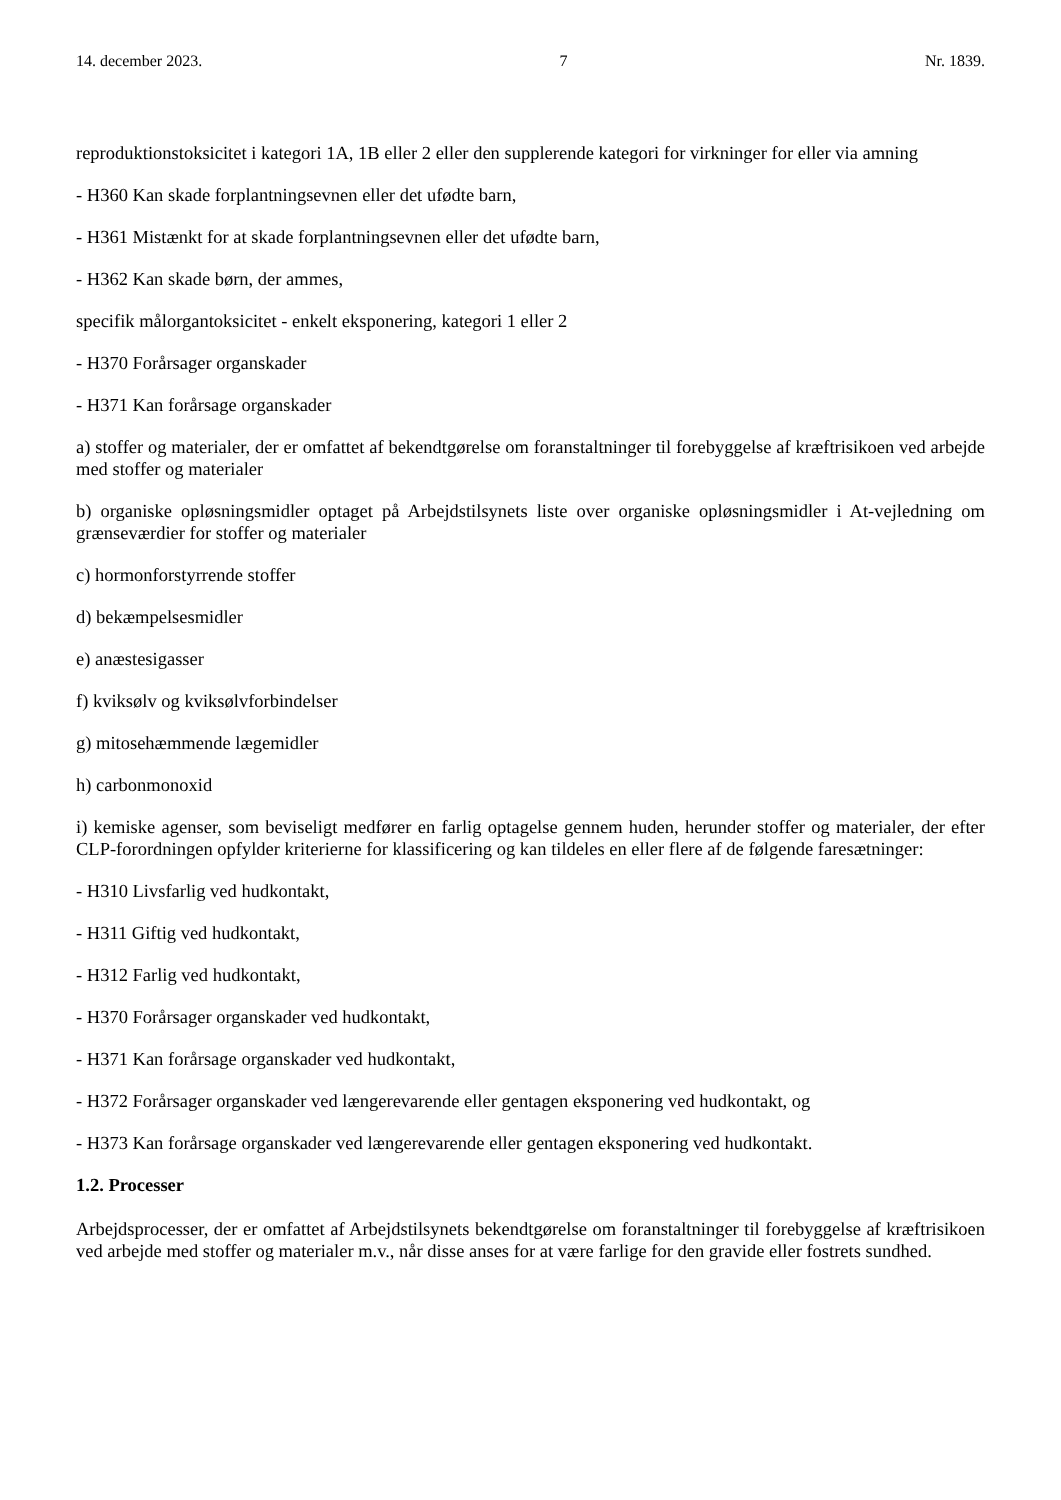14. december 2023. 7 Nr. 1839.
reproduktionstoksicitet i kategori 1A, 1B eller 2 eller den supplerende kategori for virkninger for eller via amning
- H360 Kan skade forplantningsevnen eller det ufødte barn,
- H361 Mistænkt for at skade forplantningsevnen eller det ufødte barn,
- H362 Kan skade børn, der ammes,
specifik målorgantoksicitet - enkelt eksponering, kategori 1 eller 2
- H370 Forårsager organskader
- H371 Kan forårsage organskader
a) stoffer og materialer, der er omfattet af bekendtgørelse om foranstaltninger til forebyggelse af kræftrisikoen ved arbejde med stoffer og materialer
b) organiske opløsningsmidler optaget på Arbejdstilsynets liste over organiske opløsningsmidler i At-vejledning om grænseværdier for stoffer og materialer
c) hormonforstyrrende stoffer
d) bekæmpelsesmidler
e) anæstesigasser
f) kviksølv og kviksølvforbindelser
g) mitosehæmmende lægemidler
h) carbonmonoxid
i) kemiske agenser, som beviseligt medfører en farlig optagelse gennem huden, herunder stoffer og materialer, der efter CLP-forordningen opfylder kriterierne for klassificering og kan tildeles en eller flere af de følgende faresætninger:
- H310 Livsfarlig ved hudkontakt,
- H311 Giftig ved hudkontakt,
- H312 Farlig ved hudkontakt,
- H370 Forårsager organskader ved hudkontakt,
- H371 Kan forårsage organskader ved hudkontakt,
- H372 Forårsager organskader ved længerevarende eller gentagen eksponering ved hudkontakt, og
- H373 Kan forårsage organskader ved længerevarende eller gentagen eksponering ved hudkontakt.
1.2. Processer
Arbejdsprocesser, der er omfattet af Arbejdstilsynets bekendtgørelse om foranstaltninger til forebyggelse af kræftrisikoen ved arbejde med stoffer og materialer m.v., når disse anses for at være farlige for den gravide eller fostrets sundhed.